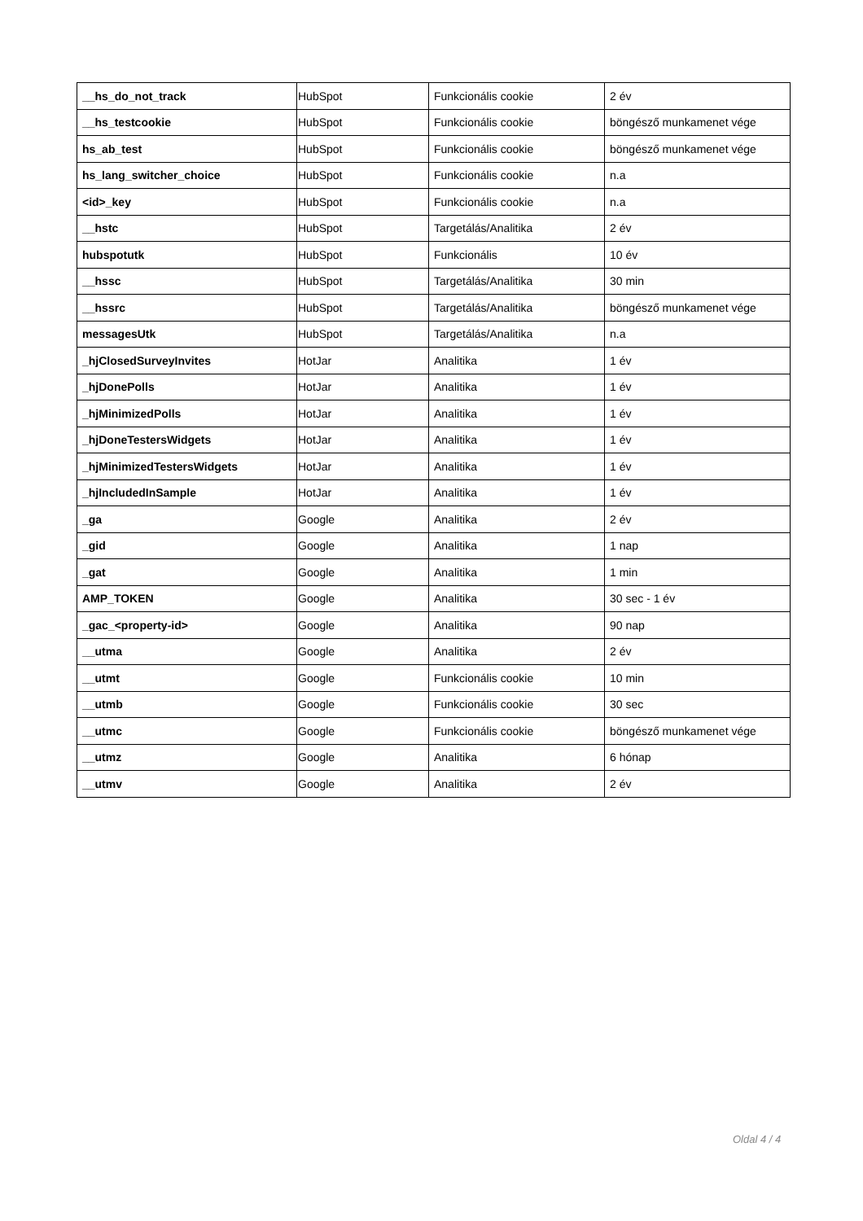| __hs_do_not_track | HubSpot | Funkcionális cookie | 2 év |
| __hs_testcookie | HubSpot | Funkcionális cookie | böngésző munkamenet vége |
| hs_ab_test | HubSpot | Funkcionális cookie | böngésző munkamenet vége |
| hs_lang_switcher_choice | HubSpot | Funkcionális cookie | n.a |
| <id>_key | HubSpot | Funkcionális cookie | n.a |
| __hstc | HubSpot | Targetálás/Analitika | 2 év |
| hubspotutk | HubSpot | Funkcionális | 10 év |
| __hssc | HubSpot | Targetálás/Analitika | 30 min |
| __hssrc | HubSpot | Targetálás/Analitika | böngésző munkamenet vége |
| messagesUtk | HubSpot | Targetálás/Analitika | n.a |
| _hjClosedSurveyInvites | HotJar | Analitika | 1 év |
| _hjDonePolls | HotJar | Analitika | 1 év |
| _hjMinimizedPolls | HotJar | Analitika | 1 év |
| _hjDoneTestersWidgets | HotJar | Analitika | 1 év |
| _hjMinimizedTestersWidgets | HotJar | Analitika | 1 év |
| _hjIncludedInSample | HotJar | Analitika | 1 év |
| _ga | Google | Analitika | 2 év |
| _gid | Google | Analitika | 1 nap |
| _gat | Google | Analitika | 1 min |
| AMP_TOKEN | Google | Analitika | 30 sec - 1 év |
| _gac_<property-id> | Google | Analitika | 90 nap |
| __utma | Google | Analitika | 2 év |
| __utmt | Google | Funkcionális cookie | 10 min |
| __utmb | Google | Funkcionális cookie | 30 sec |
| __utmc | Google | Funkcionális cookie | böngésző munkamenet vége |
| __utmz | Google | Analitika | 6 hónap |
| __utmv | Google | Analitika | 2 év |
Oldal 4 / 4